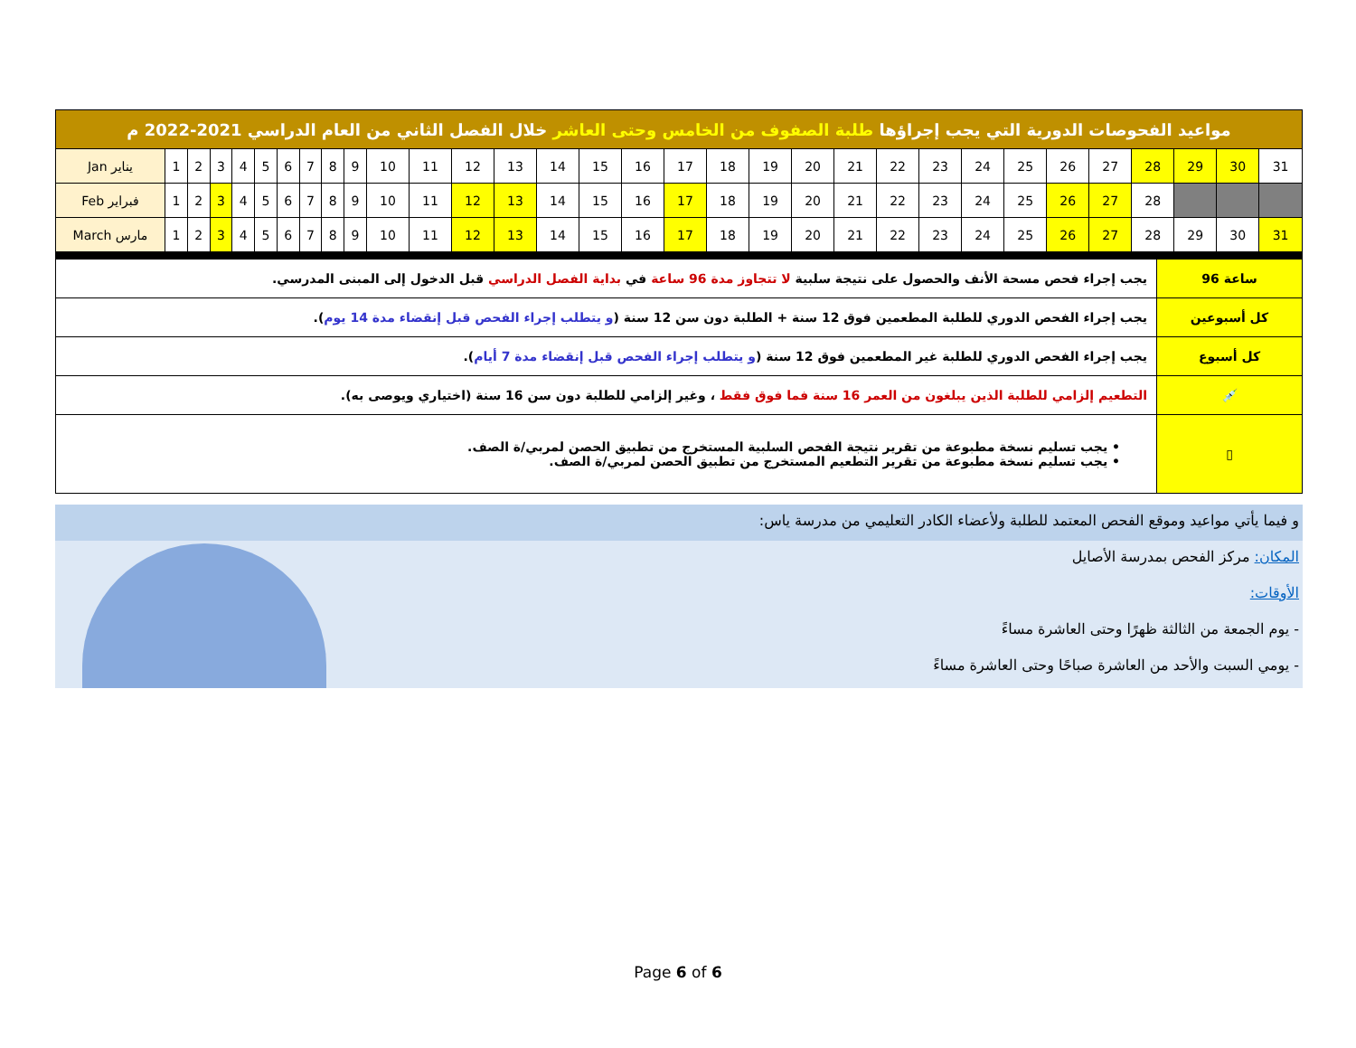| مواعيد الفحوصات الدورية التي يجب إجراؤها طلبة الصفوف من الخامس وحتى العاشر خلال الفصل الثاني من العام الدراسي 2021-2022 م | | | | | | | | | | | | | | | | | | | | | | | | | | | | | | | |
| Jan يناير | 1 | 2 | 3 | 4 | 5 | 6 | 7 | 8 | 9 | 10 | 11 | 12 | 13 | 14 | 15 | 16 | 17 | 18 | 19 | 20 | 21 | 22 | 23 | 24 | 25 | 26 | 27 | 28 | 29 | 30 | 31 |
| Feb فبراير | 1 | 2 | 3 | 4 | 5 | 6 | 7 | 8 | 9 | 10 | 11 | 12 | 13 | 14 | 15 | 16 | 17 | 18 | 19 | 20 | 21 | 22 | 23 | 24 | 25 | 26 | 27 | 28 | | | |
| March مارس | 1 | 2 | 3 | 4 | 5 | 6 | 7 | 8 | 9 | 10 | 11 | 12 | 13 | 14 | 15 | 16 | 17 | 18 | 19 | 20 | 21 | 22 | 23 | 24 | 25 | 26 | 27 | 28 | 29 | 30 | 31 |
| يجب إجراء فحص مسحة الأنف والحصول على نتيجة سلبية لا تتجاوز مدة 96 ساعة في بداية الفصل الدراسي قبل الدخول إلى المبنى المدرسي. | 96 ساعة |
| يجب إجراء الفحص الدوري للطلبة المطعمين فوق 12 سنة + الطلبة دون سن 12 سنة ( و يتطلب إجراء الفحص قبل إنقضاء مدة 14 يوم ). | كل أسبوعين |
| يجب إجراء الفحص الدوري للطلبة غير المطعمين فوق 12 سنة ( و يتطلب إجراء الفحص قبل إنقضاء مدة 7 أيام ). | كل أسبوع |
| التطعيم إلزامي للطلبة الذين يبلغون من العمر 16 سنة فما فوق فقط ، وغير إلزامي للطلبة دون سن 16 سنة (اختياري ويوصى به). | 💉 |
| • يجب تسليم نسخة مطبوعة من تقرير نتيجة الفحص السلبية المستخرج من تطبيق الحصن لمربي/ة الصف. • يجب تسليم نسخة مطبوعة من تقرير التطعيم المستخرج من تطبيق الحصن لمربي/ة الصف. | ▯ |
و فيما يأتي مواعيد وموقع الفحص المعتمد للطلبة ولأعضاء الكادر التعليمي من مدرسة ياس:
المكان: مركز الفحص بمدرسة الأصايل
الأوقات:
- يوم الجمعة من الثالثة ظهرًا وحتى العاشرة مساءً
- يومي السبت والأحد من العاشرة صباحًا وحتى العاشرة مساءً
Page 6 of 6